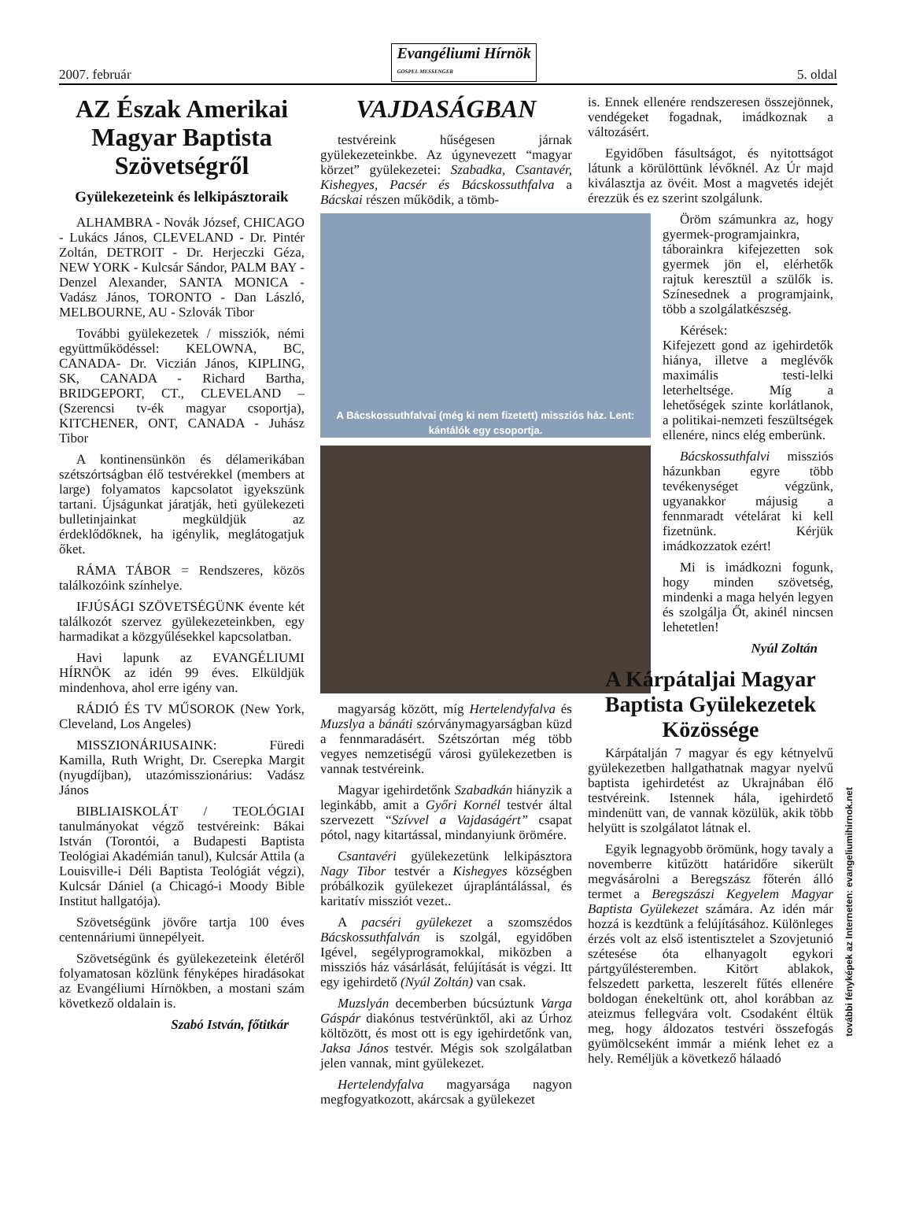2007. február Evangéliumi Hírnök
GOSPEL MESSENGER 5. oldal
AZ Észak Amerikai Magyar Baptista Szövetségről
Gyülekezeteink és lelkipásztoraik
ALHAMBRA - Novák József, CHICAGO - Lukács János, CLEVELAND - Dr. Pintér Zoltán, DETROIT - Dr. Herjeczki Géza, NEW YORK - Kulcsár Sándor, PALM BAY - Denzel Alexander, SANTA MONICA - Vadász János, TORONTO - Dan László, MELBOURNE, AU - Szlovák Tibor
További gyülekezetek / missziók, némi együttműködéssel: KELOWNA, BC, CANADA- Dr. Viczián János, KIPLING, SK, CANADA - Richard Bartha, BRIDGEPORT, CT., CLEVELAND – (Szerencsi tv-ék magyar csoportja), KITCHENER, ONT, CANADA - Juhász Tibor
A kontinensünkön és délamerikában szétszórtságban élő testvérekkel (members at large) folyamatos kapcsolatot igyekszünk tartani. Újságunkat járatják, heti gyülekezeti bulletinjainkat megküldjük az érdeklődőknek, ha igénylik, meglátogatjuk őket.
RÁMA TÁBOR = Rendszeres, közös találkozóink színhelye.
IFJÚSÁGI SZÖVETSÉGÜNK évente két találkozót szervez gyülekezeteinkben, egy harmadikat a közgyűlésekkel kapcsolatban.
Havi lapunk az EVANGÉLIUMI HÍRNÖK az idén 99 éves. Elküldjük mindenhova, ahol erre igény van.
RÁDIÓ ÉS TV MŰSOROK (New York, Cleveland, Los Angeles)
MISSZIONÁRIUSAINK: Füredi Kamilla, Ruth Wright, Dr. Cserepka Margit (nyugdíjban), utazómisszionárius: Vadász János
BIBLIAISKOLÁT / TEOLÓGIAI tanulmányokat végző testvéreink: Bákai István (Torontói, a Budapesti Baptista Teológiai Akadémián tanul), Kulcsár Attila (a Louisville-i Déli Baptista Teológiát végzi), Kulcsár Dániel (a Chicagó-i Moody Bible Institut hallgatója).
Szövetségünk jövőre tartja 100 éves centennáriumi ünnepélyeit.
Szövetségünk és gyülekezeteink életéről folyamatosan közlünk fényképes hiradásokat az Evangéliumi Hírnökben, a mostani szám következő oldalain is.
Szabó István, főtitkár
VAJDASÁGBAN
testvéreink hűségesen járnak gyülekezeteinkbe. Az úgynevezett “magyar körzet” gyülekezetei: Szabadka, Csantavér, Kishegyes, Pacsér és Bácskossuthfalva a Bácskai részen működik, a tömb-
A Bácskossuthfalvai (még ki nem fizetett) missziós ház. Lent: kántálók egy csoportja.
magyarság között, míg Hertelendyfalva és Muzslya a bánáti szórványmagyarságban küzd a fennmaradásért. Szétszórtan még több vegyes nemzetiségű városi gyülekezetben is vannak testvéreink.
Magyar igehirdetőnk Szabadkán hiányzik a leginkább, amit a Győri Kornél testvér által szervezett “Szívvel a Vajdaságért” csapat pótol, nagy kitartással, mindanyiunk örömére.
Csantavéri gyülekezetünk lelkipásztora Nagy Tibor testvér a Kishegyes községben próbálkozik gyülekezet újraplántálással, és karitatív missziót vezet..
A pacséri gyülekezet a szomszédos Bácskossuthfalván is szolgál, egyidőben Igével, segélyprogramokkal, miközben a missziós ház vásárlását, felújítását is végzi. Itt egy igehirdető (Nyúl Zoltán) van csak.
Muzslyán decemberben búcsúztunk Varga Gáspár diakónus testvérünktől, aki az Úrhoz költözött, és most ott is egy igehirdetőnk van, Jaksa János testvér. Mégis sok szolgálatban jelen vannak, mint gyülekezet.
Hertelendyfalva magyarsága nagyon megfogyatkozott, akárcsak a gyülekezet
is. Ennek ellenére rendszeresen összejönnek, vendégeket fogadnak, imádkoznak a változásért.
Egyidőben fásultságot, és nyitottságot látunk a körülöttünk lévőknél. Az Úr majd kiválasztja az övéit. Most a magvetés idejét érezzük és ez szerint szolgálunk.
Öröm számunkra az, hogy gyermek-programjainkra, táborainkra kifejezetten sok gyermek jön el, elérhetők rajtuk keresztül a szülők is. Színesednek a programjaink, több a szolgálatkészség.
Kérések:
Kifejezett gond az igehirdetők hiánya, illetve a meglévők maximális testi-lelki leterheltsége. Míg a lehetőségek szinte korlátlanok, a politikai-nemzeti feszültségek ellenére, nincs elég emberünk.
Bácskossuthfalvi missziós házunkban egyre több tevékenységet végzünk, ugyanakkor májusig a fennmaradt vételárat ki kell fizetnünk. Kérjük imádkozzatok ezért!
Mi is imádkozni fogunk, hogy minden szövetség, mindenki a maga helyén legyen és szolgálja Őt, akinél nincsen lehetetlen!
Nyúl Zoltán
A Kárpátaljai Magyar Baptista Gyülekezetek Közössége
Kárpátalján 7 magyar és egy kétnyelvű gyülekezetben hallgathatnak magyar nyelvű baptista igehirdetést az Ukrajnában élő testvéreink. Istennek hála, igehirdető mindenütt van, de vannak közülük, akik több helyütt is szolgálatot látnak el.
Egyik legnagyobb örömünk, hogy tavaly a novemberre kitűzött határidőre sikerült megvásárolni a Beregszász főterén álló termet a Beregszászi Kegyelem Magyar Baptista Gyülekezet számára. Az idén már hozzá is kezdtünk a felújításához. Különleges érzés volt az első istentisztelet a Szovjetunió szétesése óta elhanyagolt egykori pártgyűlésteremben. Kitört ablakok, felszedett parketta, leszerelt fűtés ellenére boldogan énekeltünk ott, ahol korábban az ateizmus fellegvára volt. Csodaként éltük meg, hogy áldozatos testvéri összefogás gyümölcseként immár a miénk lehet ez a hely. Reméljük a következő hálaadó
további fényképek az Interneten: evangeliumihirnok.net